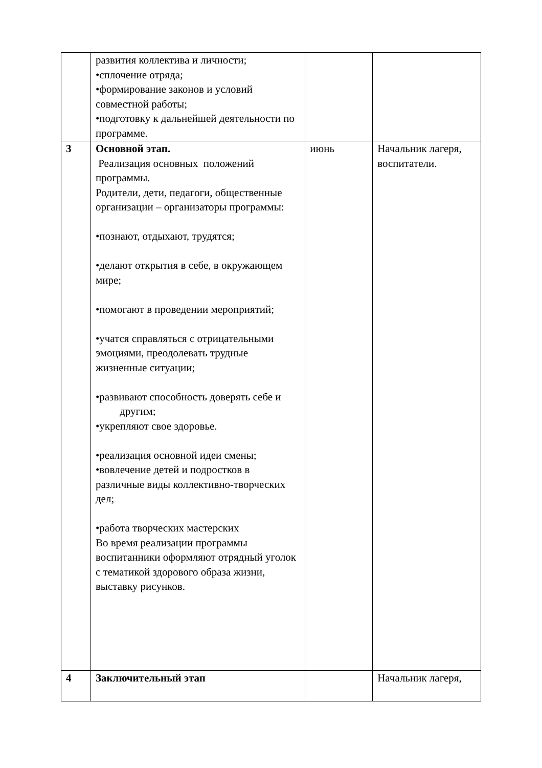| | развития коллектива и личности; •сплочение отряда; •формирование законов и условий совместной работы; •подготовку к дальнейшей деятельности по программе. | | |
| 3 | Основной этап. Реализация основных положений программы. Родители, дети, педагоги, общественные организации – организаторы программы: •познают, отдыхают, трудятся; •делают открытия в себе, в окружающем мире; •помогают в проведении мероприятий; •учатся справляться с отрицательными эмоциями, преодолевать трудные жизненные ситуации; •развивают способность доверять себе и другим; •укрепляют свое здоровье. •реализация основной идеи смены; •вовлечение детей и подростков в различные виды коллективно-творческих дел; •работа творческих мастерских Во время реализации программы воспитанники оформляют отрядный уголок с тематикой здорового образа жизни, выставку рисунков. | июнь | Начальник лагеря, воспитатели. |
| 4 | Заключительный этап | | Начальник лагеря, |